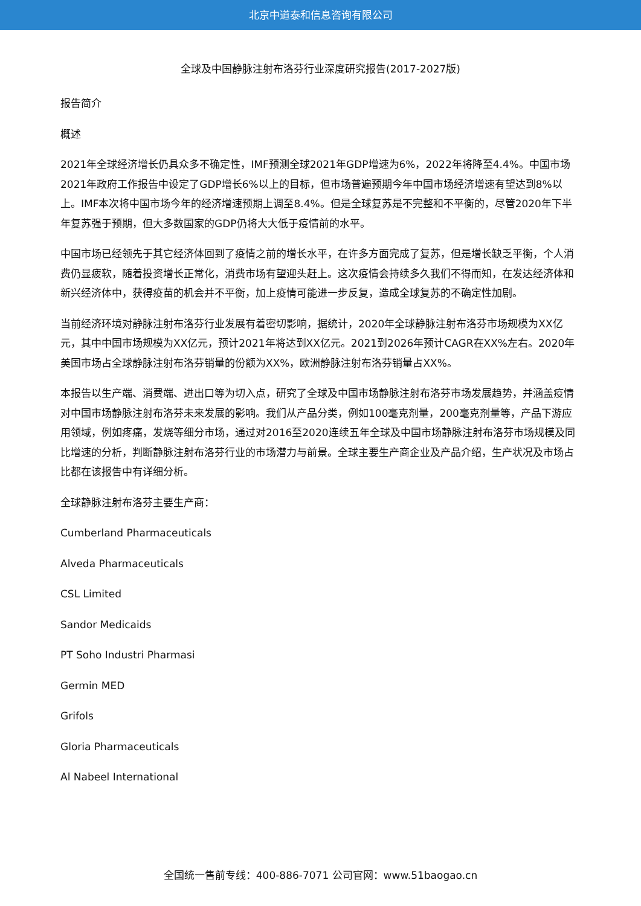北京中道泰和信息咨询有限公司
全球及中国静脉注射布洛芬行业深度研究报告(2017-2027版)
报告简介
概述
2021年全球经济增长仍具众多不确定性，IMF预测全球2021年GDP增速为6%，2022年将降至4.4%。中国市场2021年政府工作报告中设定了GDP增长6%以上的目标，但市场普遍预期今年中国市场经济增速有望达到8%以上。IMF本次将中国市场今年的经济增速预期上调至8.4%。但是全球复苏是不完整和不平衡的，尽管2020年下半年复苏强于预期，但大多数国家的GDP仍将大大低于疫情前的水平。
中国市场已经领先于其它经济体回到了疫情之前的增长水平，在许多方面完成了复苏，但是增长缺乏平衡，个人消费仍显疲软，随着投资增长正常化，消费市场有望迎头赶上。这次疫情会持续多久我们不得而知，在发达经济体和新兴经济体中，获得疫苗的机会并不平衡，加上疫情可能进一步反复，造成全球复苏的不确定性加剧。
当前经济环境对静脉注射布洛芬行业发展有着密切影响，据统计，2020年全球静脉注射布洛芬市场规模为XX亿元，其中中国市场规模为XX亿元，预计2021年将达到XX亿元。2021到2026年预计CAGR在XX%左右。2020年美国市场占全球静脉注射布洛芬销量的份额为XX%，欧洲静脉注射布洛芬销量占XX%。
本报告以生产端、消费端、进出口等为切入点，研究了全球及中国市场静脉注射布洛芬市场发展趋势，并涵盖疫情对中国市场静脉注射布洛芬未来发展的影响。我们从产品分类，例如100毫克剂量，200毫克剂量等，产品下游应用领域，例如疼痛，发烧等细分市场，通过对2016至2020连续五年全球及中国市场静脉注射布洛芬市场规模及同比增速的分析，判断静脉注射布洛芬行业的市场潜力与前景。全球主要生产商企业及产品介绍，生产状况及市场占比都在该报告中有详细分析。
全球静脉注射布洛芬主要生产商：
Cumberland Pharmaceuticals
Alveda Pharmaceuticals
CSL Limited
Sandor Medicaids
PT Soho Industri Pharmasi
Germin MED
Grifols
Gloria Pharmaceuticals
Al Nabeel International
全国统一售前专线：400-886-7071 公司官网：www.51baogao.cn